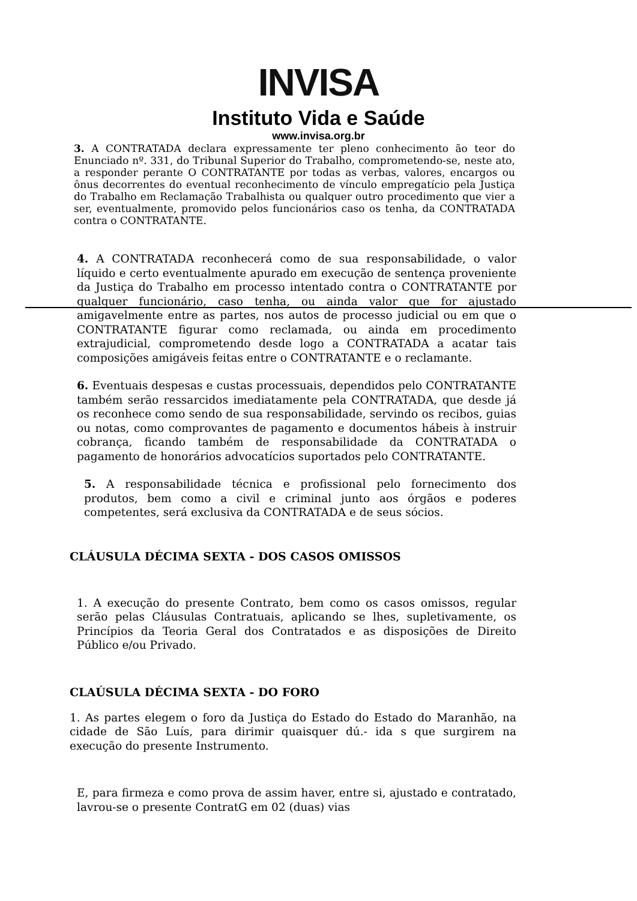INVISA
Instituto Vida e Saúde
www.invisa.org.br
3. A CONTRATADA declara expressamente ter pleno conhecimento ão teor do Enunciado nº. 331, do Tribunal Superior do Trabalho, comprometendo-se, neste ato, a responder perante O CONTRATANTE por todas as verbas, valores, encargos ou ônus decorrentes do eventual reconhecimento de vínculo empregatício pela Justiça do Trabalho em Reclamação Trabalhista ou qualquer outro procedimento que vier a ser, eventualmente, promovido pelos funcionários caso os tenha, da CONTRATADA contra o CONTRATANTE.
4. A CONTRATADA reconhecerá como de sua responsabilidade, o valor líquido e certo eventualmente apurado em execução de sentença proveniente da Justiça do Trabalho em processo intentado contra o CONTRATANTE por qualquer funcionário, caso tenha, ou ainda valor que for ajustado amigavelmente entre as partes, nos autos de processo judicial ou em que o CONTRATANTE figurar como reclamada, ou ainda em procedimento extrajudicial, comprometendo desde logo a CONTRATADA a acatar tais composições amigáveis feitas entre o CONTRATANTE e o reclamante.
6. Eventuais despesas e custas processuais, dependidos pelo CONTRATANTE também serão ressarcidos imediatamente pela CONTRATADA, que desde já os reconhece como sendo de sua responsabilidade, servindo os recibos, guias ou notas, como comprovantes de pagamento e documentos hábeis à instruir cobrança, ficando também de responsabilidade da CONTRATADA o pagamento de honorários advocatícios suportados pelo CONTRATANTE.
5. A responsabilidade técnica e profissional pelo fornecimento dos produtos, bem como a civil e criminal junto aos órgãos e poderes competentes, será exclusiva da CONTRATADA e de seus sócios.
CLÁUSULA DÉCIMA SEXTA - DOS CASOS OMISSOS
1. A execução do presente Contrato, bem como os casos omissos, regular serão pelas Cláusulas Contratuais, aplicando se lhes, supletivamente, os Princípios da Teoria Geral dos Contratados e as disposições de Direito Público e/ou Privado.
CLAÚSULA DÉCIMA SEXTA - DO FORO
1. As partes elegem o foro da Justiça do Estado do Estado do Maranhão, na cidade de São Luís, para dirimir quaisquer dú.- ida s que surgirem na execução do presente Instrumento.
E, para firmeza e como prova de assim haver, entre si, ajustado e contratado, lavrou-se o presente ContratG em 02 (duas) vias